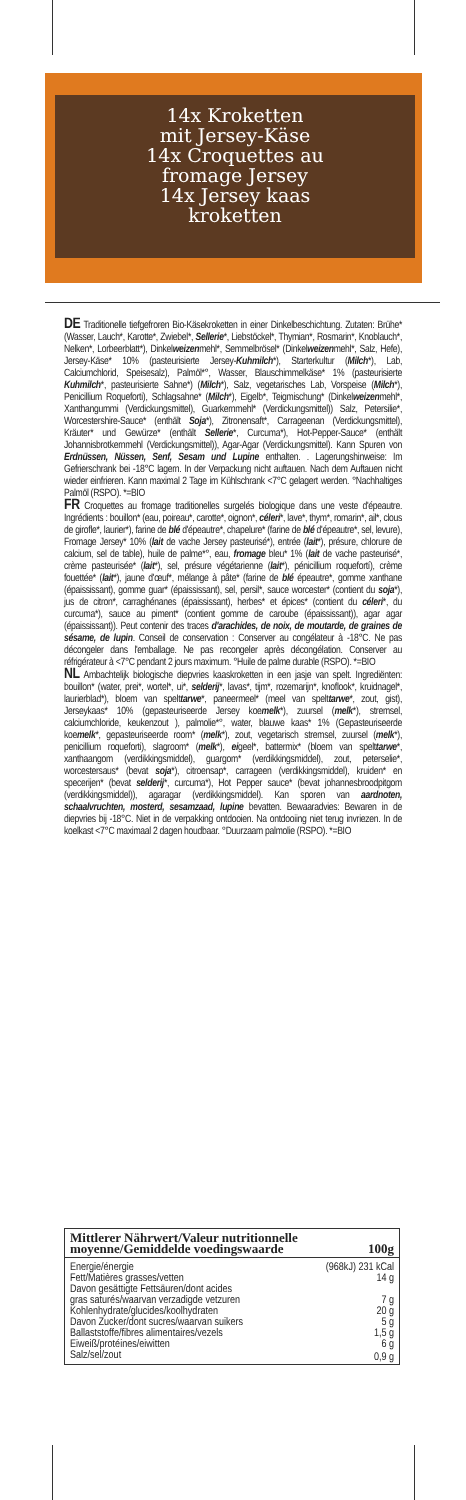14x Kroketten
mit Jersey-Käse
14x Croquettes au
fromage Jersey
14x Jersey kaas
kroketten
DE Traditionelle tiefgefroren Bio-Käsekroketten in einer Dinkelbeschichtung. Zutaten: Brühe* (Wasser, Lauch*, Karotte*, Zwiebel*, Sellerie*, Liebstöckel*, Thymian*, Rosmarin*, Knoblauch*, Nelken*, Lorbeerblatt*), Dinkelweizenmehl*, Semmelbrösel* (Dinkelweizenmehl*, Salz, Hefe), Jersey-Käse* 10% (pasteurisierte Jersey-Kuhmilch*), Starterkultur (Milch*), Lab, Calciumchlorid, Speisesalz), Palmöl*°, Wasser, Blauschimmelkäse* 1% (pasteurisierte Kuhmilch*, pasteurisierte Sahne*) (Milch*), Salz, vegetarisches Lab, Vorspeise (Milch*), Penicillium Roqueforti), Schlagsahne* (Milch*), Eigelb*, Teigmischung* (Dinkelweizenmehl*, Xanthangummi (Verdickungsmittel), Guarkernmehl* (Verdickungsmittel)) Salz, Petersilie*, Worcestershire-Sauce* (enthält Soja*), Zitronensaft*, Carrageenan (Verdickungsmittel), Kräuter* und Gewürze* (enthält Sellerie*, Curcuma*), Hot-Pepper-Sauce* (enthält Johannisbrotkernmehl (Verdickungsmittel)), Agar-Agar (Verdickungsmittel). Kann Spuren von Erdnüssen, Nüssen, Senf, Sesam und Lupine enthalten. . Lagerungshinweise: Im Gefrierschrank bei -18°C lagern. In der Verpackung nicht auftauen. Nach dem Auftauen nicht wieder einfrieren. Kann maximal 2 Tage im Kühlschrank <7°C gelagert werden. °Nachhaltiges Palmöl (RSPO). *=BIO
FR Croquettes au fromage traditionelles surgelés biologique dans une veste d'épeautre. Ingrédients : bouillon* (eau, poireau*, carotte*, oignon*, céleri*, lave*, thym*, romarin*, ail*, clous de girofle*, laurier*), farine de blé d'épeautre*, chapelure* (farine de blé d'épeautre*, sel, levure), Fromage Jersey* 10% (lait de vache Jersey pasteurisé*), entrée (lait*), présure, chlorure de calcium, sel de table), huile de palme*°, eau, fromage bleu* 1% (lait de vache pasteurisé*, crème pasteurisée* (lait*), sel, présure végétarienne (lait*), pénicillium roquefortí), crème fouettée* (lait*), jaune d'œuf*, mélange à pâte* (farine de blé épeautre*, gomme xanthane (épaississant), gomme guar* (épaississant), sel, persil*, sauce worcester* (contient du soja*), jus de citron*, carraghénanes (épaississant), herbes* et épices* (contient du céleri*, du curcuma*), sauce au piment* (contient gomme de caroube (épaississant)), agar agar (épaississant)). Peut contenir des traces d'arachides, de noix, de moutarde, de graines de sésame, de lupin. Conseil de conservation : Conserver au congélateur à -18°C. Ne pas décongeler dans l'emballage. Ne pas recongeler après décongélation. Conserver au réfrigérateur à <7°C pendant 2 jours maximum. °Huile de palme durable (RSPO). *=BIO
NL Ambachtelijk biologische diepvries kaaskroketten in een jasje van spelt. Ingrediënten: bouillon* (water, prei*, wortel*, ui*, selderij*, lavas*, tijm*, rozemarijn*, knoflook*, kruidnagel*, laurierblad*), bloem van spelttarwe*, paneermeel* (meel van spelttarwe*, zout, gist), Jerseykaas* 10% (gepasteuriseerde Jersey koemelk*), zuursel (melk*), stremsel, calciumchloride, keukenzout ), palmolie*°, water, blauwe kaas* 1% (Gepasteuriseerde koemelk*, gepasteuriseerde room* (melk*), zout, vegetarisch stremsel, zuursel (melk*), penicillium roqueforti), slagroom* (melk*), eigeel*, battermix* (bloem van spelttarwe*, xanthaangom (verdikkingsmiddel), guargom* (verdikkingsmiddel), zout, peterselie*, worcestersaus* (bevat soja*), citroensap*, carrageen (verdikkingsmiddel), kruiden* en specerijen* (bevat selderij*, curcuma*), Hot Pepper sauce* (bevat johannesbroodpitgom (verdikkingsmiddel)), agaragar (verdikkingsmiddel). Kan sporen van aardnoten, schaalvruchten, mosterd, sesamzaad, lupine bevatten. Bewaaradvies: Bewaren in de diepvries bij -18°C. Niet in de verpakking ontdooien. Na ontdooiing niet terug invriezen. In de koelkast <7°C maximaal 2 dagen houdbaar. °Duurzaam palmolie (RSPO). *=BIO
| Mittlerer Nährwert/Valeur nutritionnelle moyenne/Gemiddelde voedingswaarde 100g | |
| --- | --- |
| Energie/énergie | (968kJ) 231 kCal |
| Fett/Matières grasses/vetten | 14 g |
| Davon gesättigte Fettsäuren/dont acides | |
| gras saturés/waarvan verzadigde vetzuren | 7 g |
| Kohlenhydrate/glucides/koolhydraten | 20 g |
| Davon Zucker/dont sucres/waarvan suikers | 5 g |
| Ballaststoffe/fibres alimentaires/vezels | 1,5 g |
| Eiweiß/protéines/eiwitten | 6 g |
| Salz/sel/zout | 0,9 g |